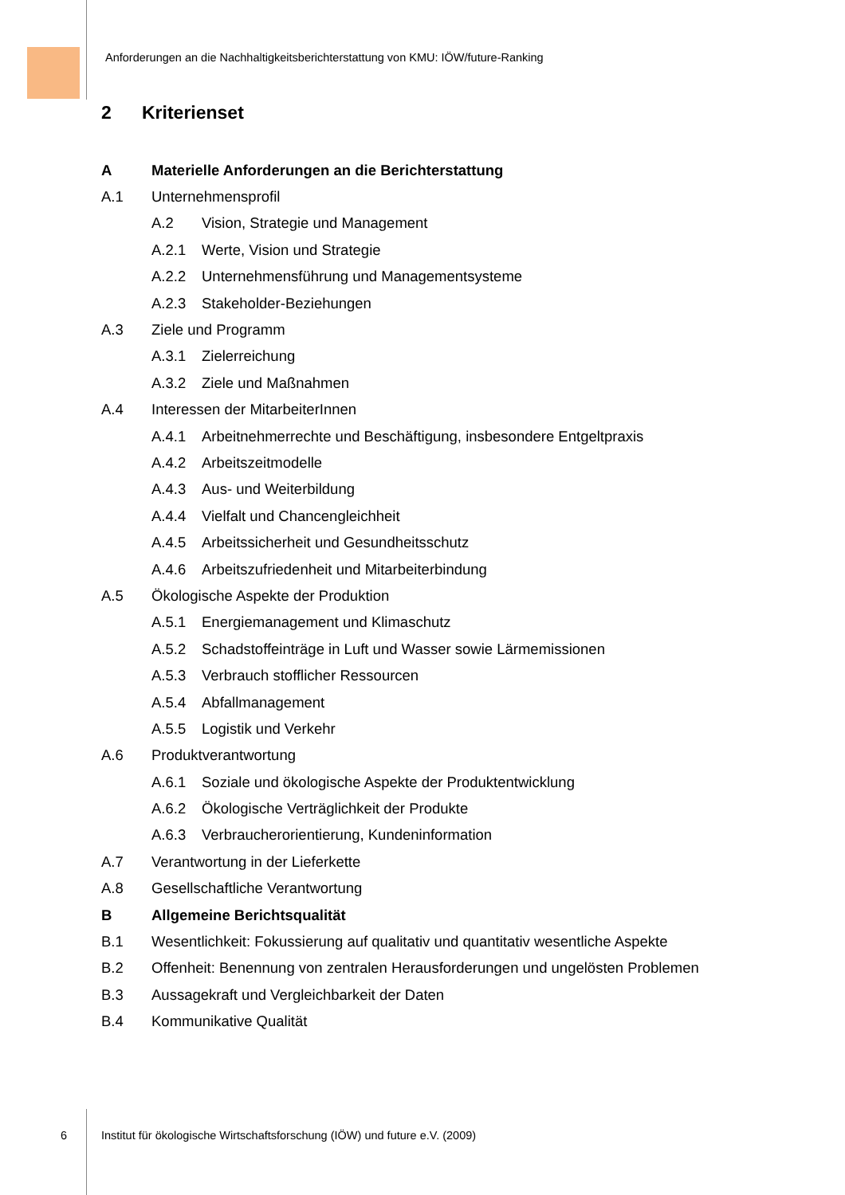Anforderungen an die Nachhaltigkeitsberichterstattung von KMU: IÖW/future-Ranking
2 Kriterienset
A Materielle Anforderungen an die Berichterstattung
A.1 Unternehmensprofil
A.2 Vision, Strategie und Management
A.2.1 Werte, Vision und Strategie
A.2.2 Unternehmensführung und Managementsysteme
A.2.3 Stakeholder-Beziehungen
A.3 Ziele und Programm
A.3.1 Zielerreichung
A.3.2 Ziele und Maßnahmen
A.4 Interessen der MitarbeiterInnen
A.4.1 Arbeitnehmerrechte und Beschäftigung, insbesondere Entgeltpraxis
A.4.2 Arbeitszeitmodelle
A.4.3 Aus- und Weiterbildung
A.4.4 Vielfalt und Chancengleichheit
A.4.5 Arbeitssicherheit und Gesundheitsschutz
A.4.6 Arbeitszufriedenheit und Mitarbeiterbindung
A.5 Ökologische Aspekte der Produktion
A.5.1 Energiemanagement und Klimaschutz
A.5.2 Schadstoffeinträge in Luft und Wasser sowie Lärmemissionen
A.5.3 Verbrauch stofflicher Ressourcen
A.5.4 Abfallmanagement
A.5.5 Logistik und Verkehr
A.6 Produktverantwortung
A.6.1 Soziale und ökologische Aspekte der Produktentwicklung
A.6.2 Ökologische Verträglichkeit der Produkte
A.6.3 Verbraucherorientierung, Kundeninformation
A.7 Verantwortung in der Lieferkette
A.8 Gesellschaftliche Verantwortung
B Allgemeine Berichtsqualität
B.1 Wesentlichkeit: Fokussierung auf qualitativ und quantitativ wesentliche Aspekte
B.2 Offenheit: Benennung von zentralen Herausforderungen und ungelösten Problemen
B.3 Aussagekraft und Vergleichbarkeit der Daten
B.4 Kommunikative Qualität
6 Institut für ökologische Wirtschaftsforschung (IÖW) und future e.V. (2009)